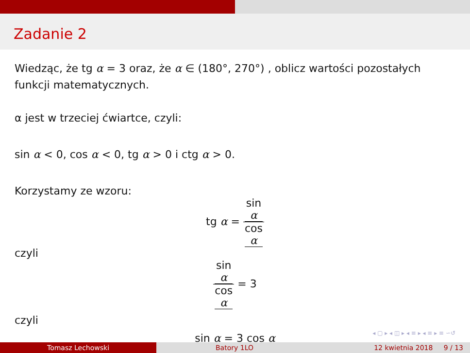Zadanie 2
Wiedząc, że tg α = 3 oraz, że α ∈ (180°, 270°) , oblicz wartości pozostałych funkcji matematycznych.
α jest w trzeciej ćwiartce, czyli:
sin α < 0, cos α < 0, tg α > 0 i ctg α > 0.
Korzystamy ze wzoru:
tg α = sin
α cos
α
czyli
sin
α cos
α = 3
czyli
sin α = 3 cos α
◂ ▢ ▸ ◂ ◫ ▸ ◂ ≡ ▸ ◂ ≡ ▸ ≡ ∽↺
Tomasz Lechowski Batory 1LO 12 kwietnia 2018 9 / 13